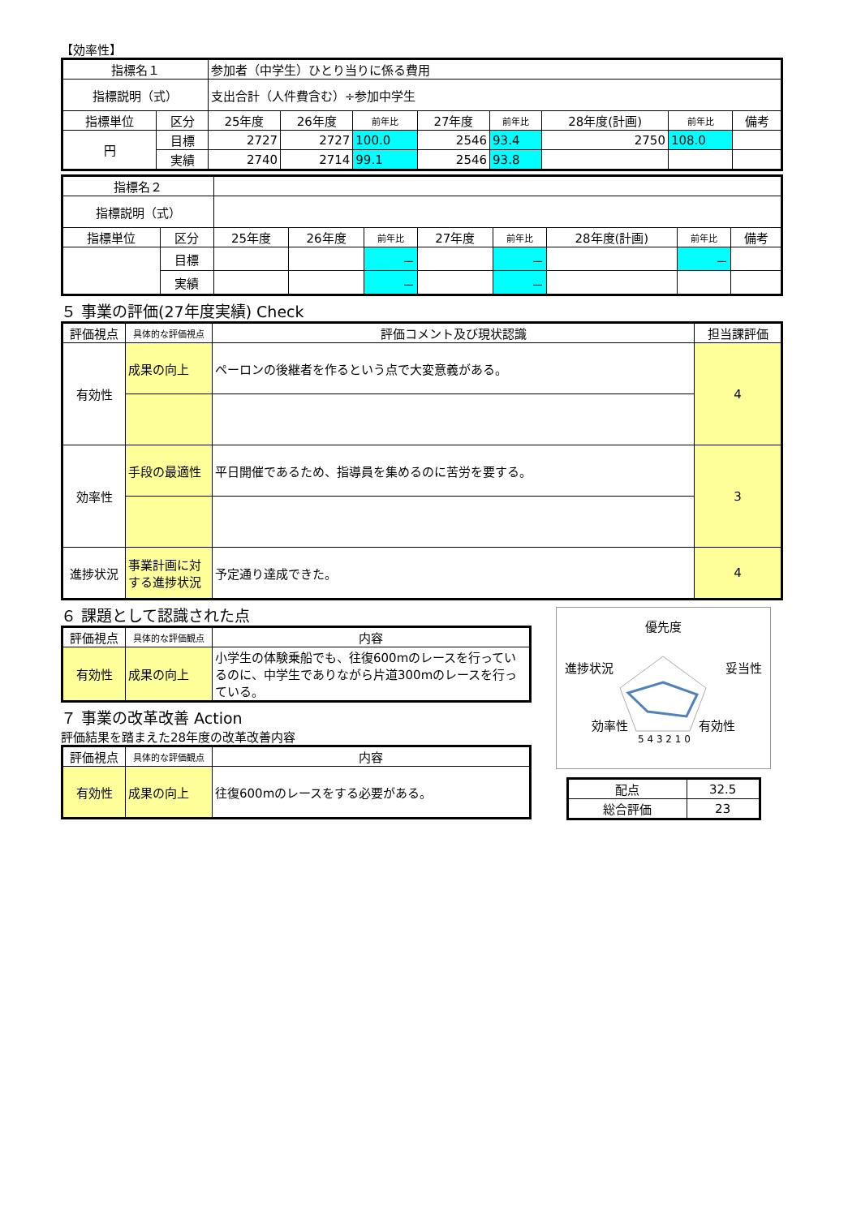【効率性】
| 指標名１ | | 参加者（中学生）ひとり当りに係る費用 | | | | | | | |
| 指標説明（式） | | 支出合計（人件費含む）÷参加中学生 | | | | | | | |
| 指標単位 | 区分 | 25年度 | 26年度 | 前年比 | 27年度 | 前年比 | 28年度(計画) | 前年比 | 備考 |
| 円 | 目標 | 2727 | 2727 | 100.0 | 2546 | 93.4 | 2750 | 108.0 | |
| | 実績 | 2740 | 2714 | 99.1 | 2546 | 93.8 | | | |
| 指標名２ | | | | | | | | | |
| 指標説明（式） | | | | | | | | | |
| 指標単位 | 区分 | 25年度 | 26年度 | 前年比 | 27年度 | 前年比 | 28年度(計画) | 前年比 | 備考 |
| | 目標 | | | － | | － | | － | |
| | 実績 | | | － | | － | | | |
５ 事業の評価(27年度実績) Check
| 評価視点 | 具体的な評価視点 | 評価コメント及び現状認識 | 担当課評価 |
| --- | --- | --- | --- |
| 有効性 | 成果の向上 | ペーロンの後継者を作るという点で大変意義がある。 | 4 |
| 効率性 | 手段の最適性 | 平日開催であるため、指導員を集めるのに苦労を要する。 | 3 |
| 進捗状況 | 事業計画に対する進捗状況 | 予定通り達成できた。 | 4 |
６ 課題として認識された点
| 評価視点 | 具体的な評価観点 | 内容 |
| --- | --- | --- |
| 有効性 | 成果の向上 | 小学生の体験乗船でも、往復600mのレースを行っているのに、中学生でありながら片道300mのレースを行っている。 |
７ 事業の改革改善 Action
評価結果を踏まえた28年度の改革改善内容
| 評価視点 | 具体的な評価観点 | 内容 |
| --- | --- | --- |
| 有効性 | 成果の向上 | 往復600mのレースをする必要がある。 |
優先度
進捗状況 妥当性
効率性 有効性
5 4 3 2 1 0
| 配点 | 32.5 |
| 総合評価 | 23 |